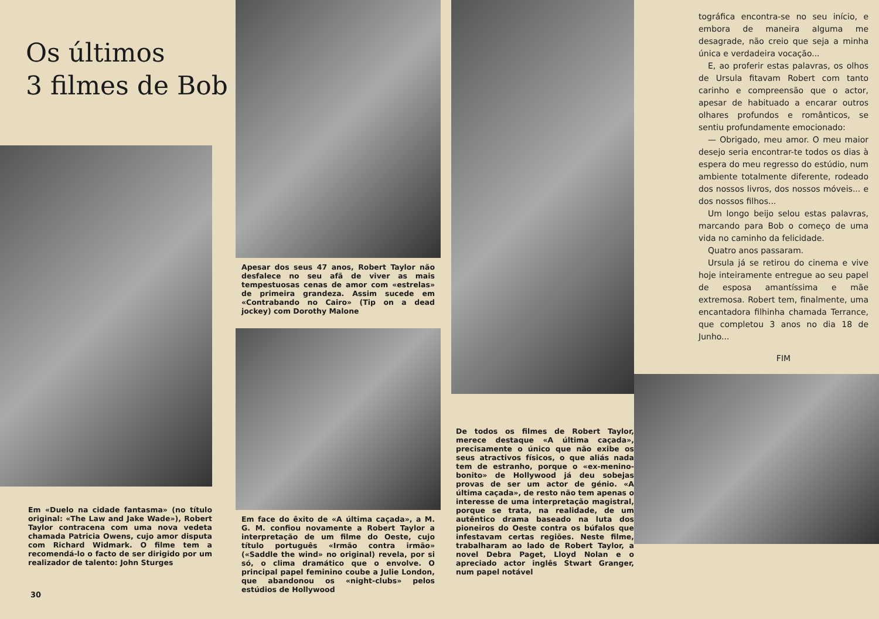Os últimos
3 filmes de Bob
Em «Duelo na cidade fantasma» (no título original: «The Law and Jake Wade»), Robert Taylor contracena com uma nova vedeta chamada Patricia Owens, cujo amor disputa com Richard Widmark. O filme tem a recomendá-lo o facto de ser dirigido por um realizador de talento: John Sturges
30
Apesar dos seus 47 anos, Robert Taylor não desfalece no seu afã de viver as mais tempestuosas cenas de amor com «estrelas» de primeira grandeza. Assim sucede em «Contrabando no Cairo» (Tip on a dead jockey) com Dorothy Malone
Em face do êxito de «A última caçada», a M. G. M. confiou novamente a Robert Taylor a interpretação de um filme do Oeste, cujo título português «Irmão contra irmão» («Saddle the wind» no original) revela, por si só, o clima dramático que o envolve. O principal papel feminino coube a Julie London, que abandonou os «night-clubs» pelos estúdios de Hollywood
De todos os filmes de Robert Taylor, merece destaque «A última caçada», precisamente o único que não exibe os seus atractivos físicos, o que aliás nada tem de estranho, porque o «ex-menino-bonito» de Hollywood já deu sobejas provas de ser um actor de génio. «A última caçada», de resto não tem apenas o interesse de uma interpretação magistral, porque se trata, na realidade, de um autêntico drama baseado na luta dos pioneiros do Oeste contra os búfalos que infestavam certas regiões. Neste filme, trabalharam ao lado de Robert Taylor, a novel Debra Paget, Lloyd Nolan e o apreciado actor inglês Stwart Granger, num papel notável
tográfica encontra-se no seu início, e embora de maneira alguma me desagrade, não creio que seja a minha única e verdadeira vocação...
E, ao proferir estas palavras, os olhos de Ursula fitavam Robert com tanto carinho e compreensão que o actor, apesar de habituado a encarar outros olhares profundos e românticos, se sentiu profundamente emocionado:
— Obrigado, meu amor. O meu maior desejo seria encontrar-te todos os dias à espera do meu regresso do estúdio, num ambiente totalmente diferente, rodeado dos nossos livros, dos nossos móveis... e dos nossos filhos...
Um longo beijo selou estas palavras, marcando para Bob o começo de uma vida no caminho da felicidade.
Quatro anos passaram.
Ursula já se retirou do cinema e vive hoje inteiramente entregue ao seu papel de esposa amantíssima e mãe extremosa. Robert tem, finalmente, uma encantadora filhinha chamada Terrance, que completou 3 anos no dia 18 de Junho...
FIM